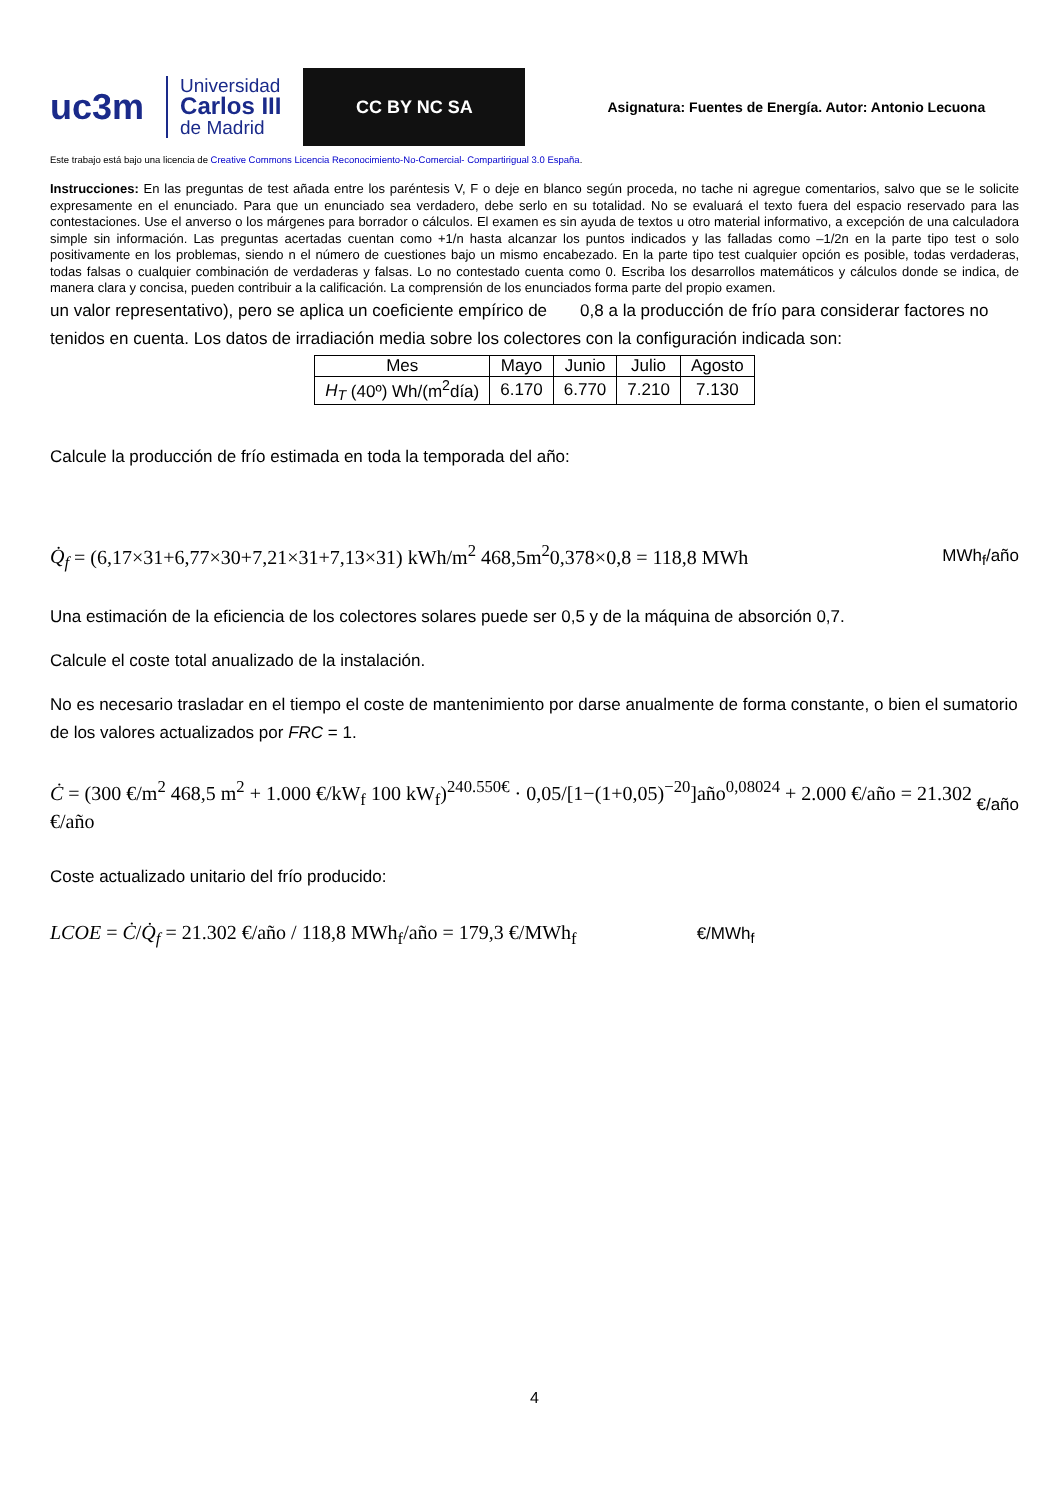uc3m
Universidad
Carlos III
de Madrid
CC BY NC SA
Asignatura: Fuentes de Energía. Autor: Antonio Lecuona
Este trabajo está bajo una licencia de Creative Commons Licencia Reconocimiento-No-Comercial- Compartirigual 3.0 España.
Instrucciones: En las preguntas de test añada entre los paréntesis V, F o deje en blanco según proceda, no tache ni agregue comentarios, salvo que se le solicite expresamente en el enunciado. Para que un enunciado sea verdadero, debe serlo en su totalidad. No se evaluará el texto fuera del espacio reservado para las contestaciones. Use el anverso o los márgenes para borrador o cálculos. El examen es sin ayuda de textos u otro material informativo, a excepción de una calculadora simple sin información. Las preguntas acertadas cuentan como +1/n hasta alcanzar los puntos indicados y las falladas como –1/2n en la parte tipo test o solo positivamente en los problemas, siendo n el número de cuestiones bajo un mismo encabezado. En la parte tipo test cualquier opción es posible, todas verdaderas, todas falsas o cualquier combinación de verdaderas y falsas. Lo no contestado cuenta como 0. Escriba los desarrollos matemáticos y cálculos donde se indica, de manera clara y concisa, pueden contribuir a la calificación. La comprensión de los enunciados forma parte del propio examen.
un valor representativo), pero se aplica un coeficiente empírico de 0,8 a la producción de frío para considerar factores no tenidos en cuenta. Los datos de irradiación media sobre los colectores con la configuración indicada son:
| Mes | Mayo | Junio | Julio | Agosto |
| H<sub>T</sub> (40º) Wh/(m<sup>2</sup>día) | 6.170 | 6.770 | 7.210 | 7.130 |
Calcule la producción de frío estimada en toda la temporada del año:
Q̇<sub>f</sub> = (6,17×31+6,77×30+7,21×31+7,13×31) kWh/m<sup>2</sup> 468,5m<sup>2</sup>0,378×0,8 = 118,8 MWh MWh<sub>f</sub>/año
Una estimación de la eficiencia de los colectores solares puede ser 0,5 y de la máquina de absorción 0,7.
Calcule el coste total anualizado de la instalación.
No es necesario trasladar en el tiempo el coste de mantenimiento por darse anualmente de forma constante, o bien el sumatorio de los valores actualizados por FRC = 1.
Ċ = (300 €/m<sup>2</sup> 468,5 m<sup>2</sup> + 1.000 €/kW<sub>f</sub> 100 kW<sub>f</sub>)<sup>240.550€</sup> · 0,05/[1−(1+0,05)<sup>−20</sup>]año<sup>0,08024</sup> + 2.000 €/año = 21.302 €/año €/año
Coste actualizado unitario del frío producido:
LCOE = Ċ/Q̇<sub>f</sub> = 21.302 €/año / 118,8 MWh<sub>f</sub>/año = 179,3 €/MWh<sub>f</sub> €/MWh<sub>f</sub>
4